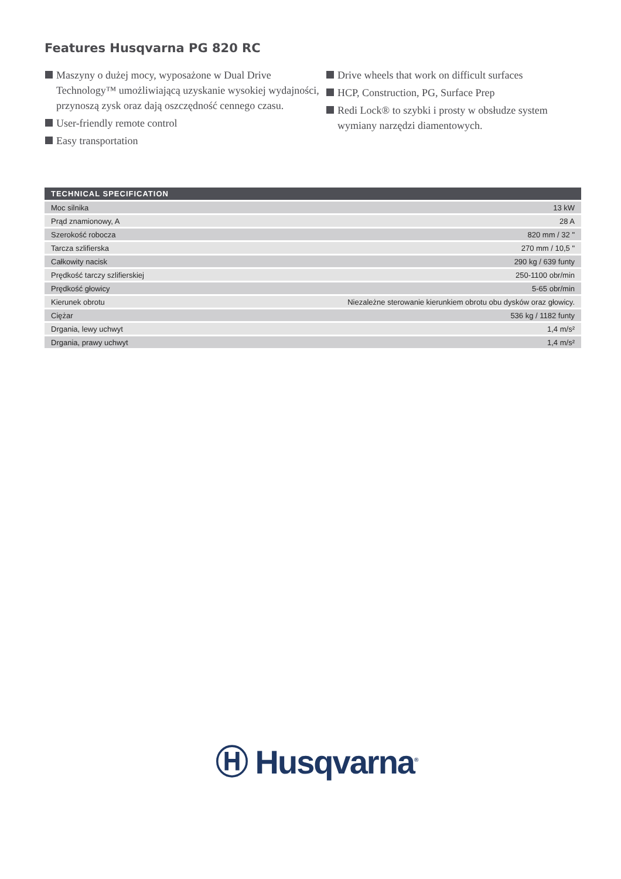Features Husqvarna PG 820 RC
Maszyny o dużej mocy, wyposażone w Dual Drive Technology™ umożliwiającą uzyskanie wysokiej wydajności, przynoszą zysk oraz dają oszczędność cennego czasu.
User-friendly remote control
Easy transportation
Drive wheels that work on difficult surfaces
HCP, Construction, PG, Surface Prep
Redi Lock® to szybki i prosty w obsłudze system wymiany narzędzi diamentowych.
| TECHNICAL SPECIFICATION | |
| --- | --- |
| Moc silnika | 13 kW |
| Prąd znamionowy, A | 28 A |
| Szerokość robocza | 820 mm / 32 " |
| Tarcza szlifierska | 270 mm / 10,5 " |
| Całkowity nacisk | 290 kg / 639 funty |
| Prędkość tarczy szlifierskiej | 250-1100 obr/min |
| Prędkość głowicy | 5-65 obr/min |
| Kierunek obrotu | Niezależne sterowanie kierunkiem obrotu obu dysków oraz głowicy. |
| Ciężar | 536 kg / 1182 funty |
| Drgania, lewy uchwyt | 1,4 m/s² |
| Drgania, prawy uchwyt | 1,4 m/s² |
Ⓗ Husqvarna<sup>®</sup>